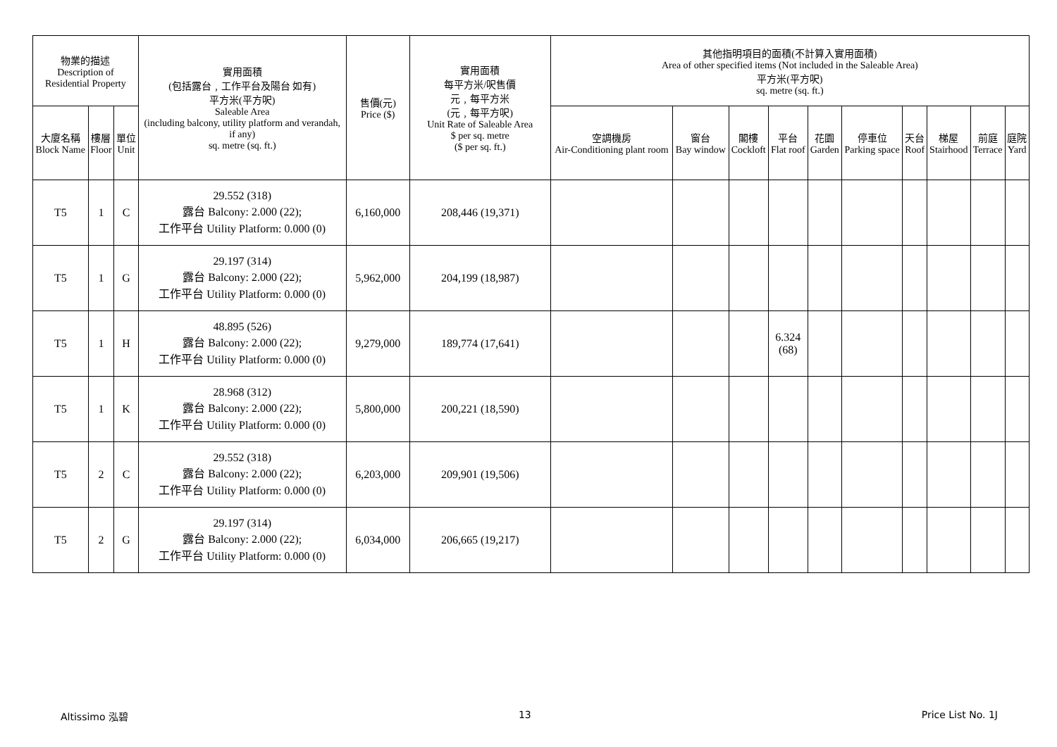| 物業的描述 Description of Residential Property | | | 實用面積 (包括露台﹐工作平台及陽台 如有) 平方米(平方呎) Saleable Area (including balcony, utility platform and verandah, if any) sq. metre (sq. ft.) | 售價(元) Price ($) | 實用面積 每平方米/呎售價 元﹐每平方米 (元﹐每平方呎) Unit Rate of Saleable Area $ per sq. metre ($ per sq. ft.) | 其他指明項目的面積(不計算入實用面積) Area of other specified items (Not included in the Saleable Area) 平方米(平方呎) sq. metre (sq. ft.) | | | | | | | | | |
| --- | --- | --- | --- | --- | --- | --- | --- | --- | --- | --- | --- | --- | --- | --- | --- |
| 大廈名稱 Block Name | 樓層 Floor | 單位 Unit | | | | 空調機房 Air-Conditioning plant room | 窗台 Bay window | 閣樓 Cockloft | 平台 Flat roof | 花園 Garden | 停車位 Parking space | 天台 Roof | 梯屋 Stairhood | 前庭 Terrace | 庭院 Yard |
| T5 | 1 | C | 29.552 (318) 露台 Balcony: 2.000 (22); 工作平台 Utility Platform: 0.000 (0) | 6,160,000 | 208,446 (19,371) | | | | | | | | | | |
| T5 | 1 | G | 29.197 (314) 露台 Balcony: 2.000 (22); 工作平台 Utility Platform: 0.000 (0) | 5,962,000 | 204,199 (18,987) | | | | | | | | | | |
| T5 | 1 | H | 48.895 (526) 露台 Balcony: 2.000 (22); 工作平台 Utility Platform: 0.000 (0) | 9,279,000 | 189,774 (17,641) | | | | 6.324 (68) | | | | | | |
| T5 | 1 | K | 28.968 (312) 露台 Balcony: 2.000 (22); 工作平台 Utility Platform: 0.000 (0) | 5,800,000 | 200,221 (18,590) | | | | | | | | | | |
| T5 | 2 | C | 29.552 (318) 露台 Balcony: 2.000 (22); 工作平台 Utility Platform: 0.000 (0) | 6,203,000 | 209,901 (19,506) | | | | | | | | | | |
| T5 | 2 | G | 29.197 (314) 露台 Balcony: 2.000 (22); 工作平台 Utility Platform: 0.000 (0) | 6,034,000 | 206,665 (19,217) | | | | | | | | | | |
Altissimo 泓碧 13 Price List No. 1J